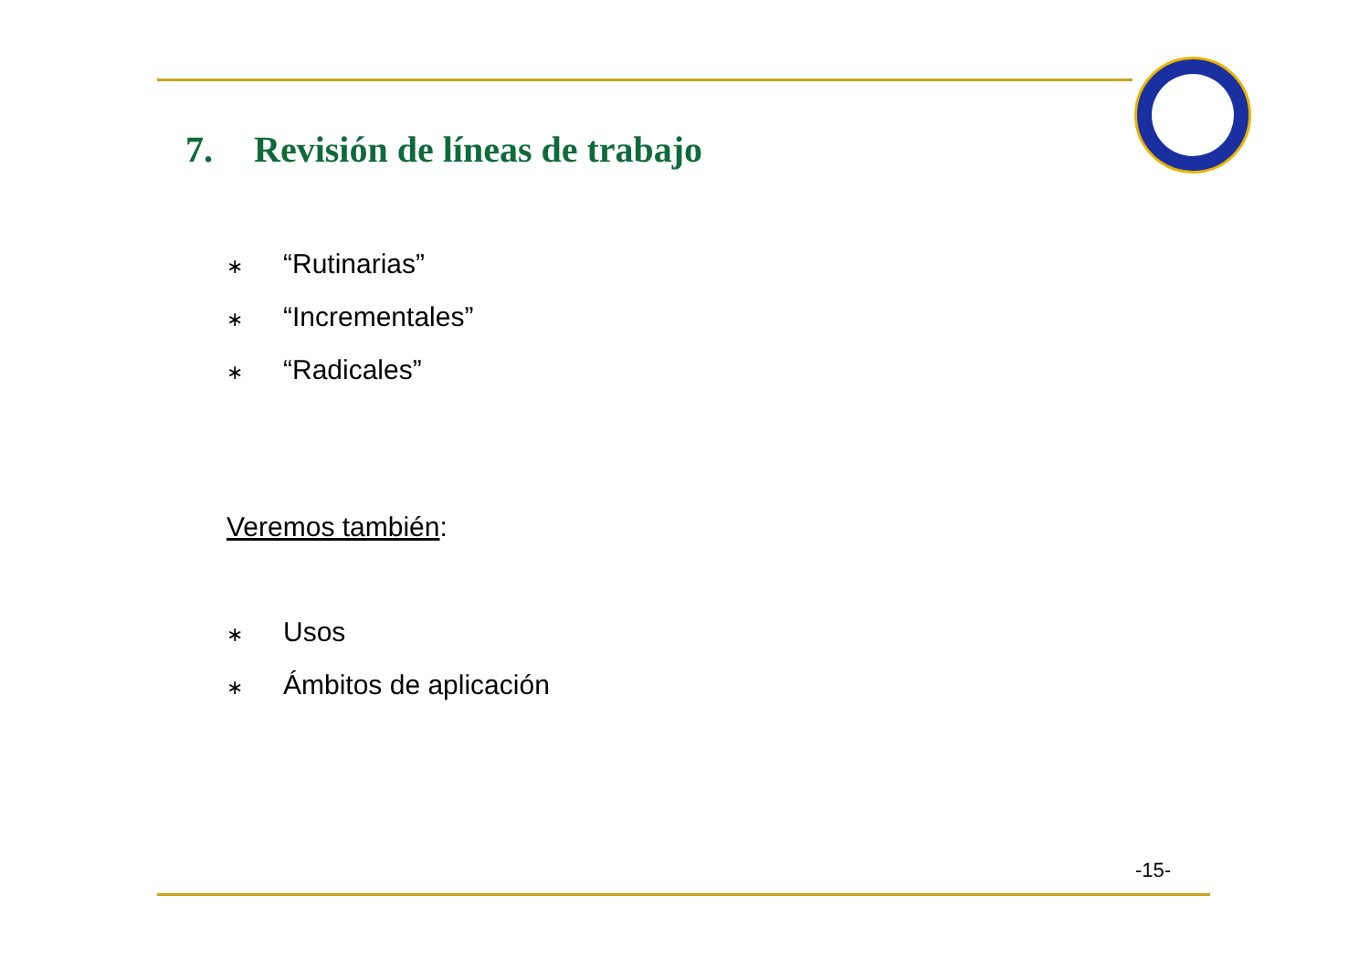7. Revisión de líneas de trabajo
∗ “Rutinarias”
∗ “Incrementales”
∗ “Radicales”
Veremos también:
∗ Usos
∗ Ámbitos de aplicación
-15-